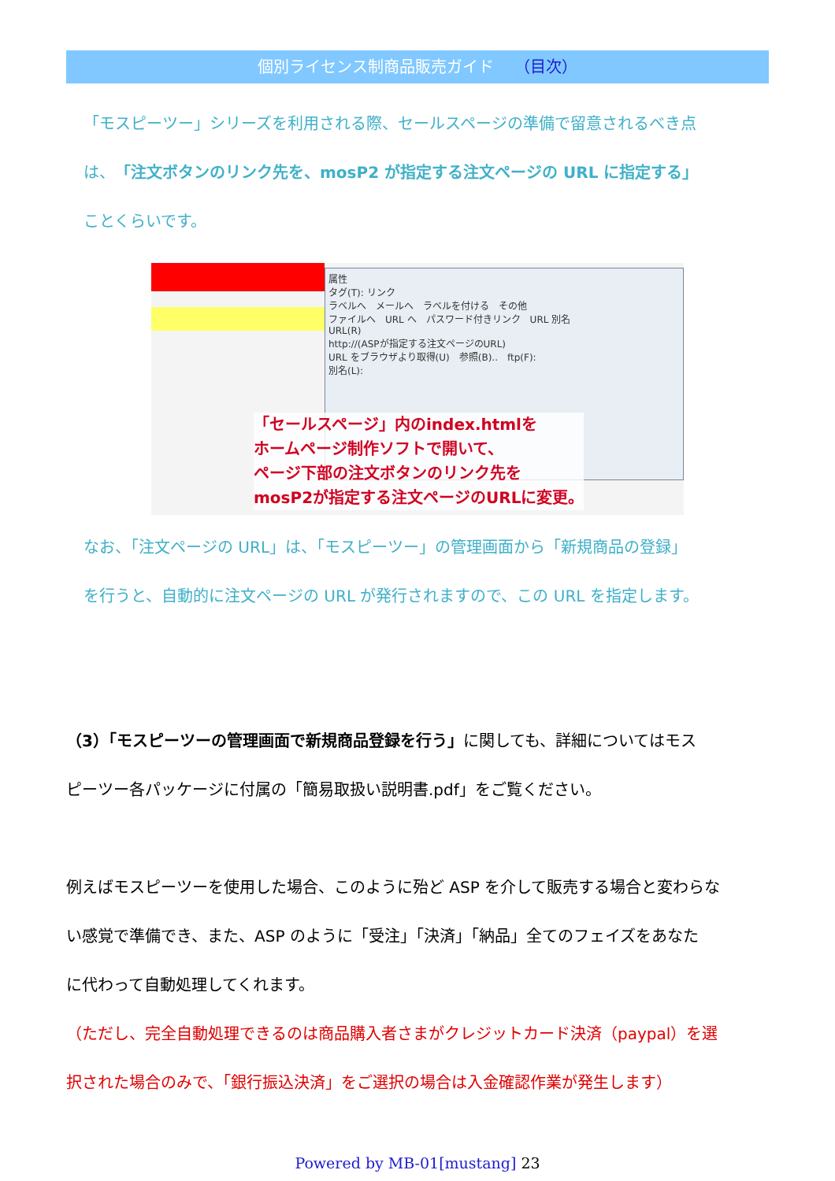個別ライセンス制商品販売ガイド （目次）
「モスピーツー」シリーズを利用される際、セールスページの準備で留意されるべき点
は、「注文ボタンのリンク先を、mosP2 が指定する注文ページの URL に指定する」
ことくらいです。
属性
タグ(T): リンク
ラベルへ　メールへ　ラベルを付ける　その他
ファイルへ　URL へ　パスワード付きリンク　URL 別名
URL(R)
http://(ASPが指定する注文ページのURL)
URL をブラウザより取得(U)　参照(B)..　ftp(F):
別名(L):
「セールスページ」内のindex.htmlを
ホームページ制作ソフトで開いて、
ページ下部の注文ボタンのリンク先を
mosP2が指定する注文ページのURLに変更。
なお、「注文ページの URL」は、「モスピーツー」の管理画面から「新規商品の登録」
を行うと、自動的に注文ページの URL が発行されますので、この URL を指定します。
（3）「モスピーツーの管理画面で新規商品登録を行う」に関しても、詳細についてはモス
ピーツー各パッケージに付属の「簡易取扱い説明書.pdf」をご覧ください。
例えばモスピーツーを使用した場合、このように殆ど ASP を介して販売する場合と変わらな
い感覚で準備でき、また、ASP のように「受注」「決済」「納品」全てのフェイズをあなた
に代わって自動処理してくれます。
（ただし、完全自動処理できるのは商品購入者さまがクレジットカード決済（paypal）を選
択された場合のみで、「銀行振込決済」をご選択の場合は入金確認作業が発生します）
Powered by MB-01[mustang] 23